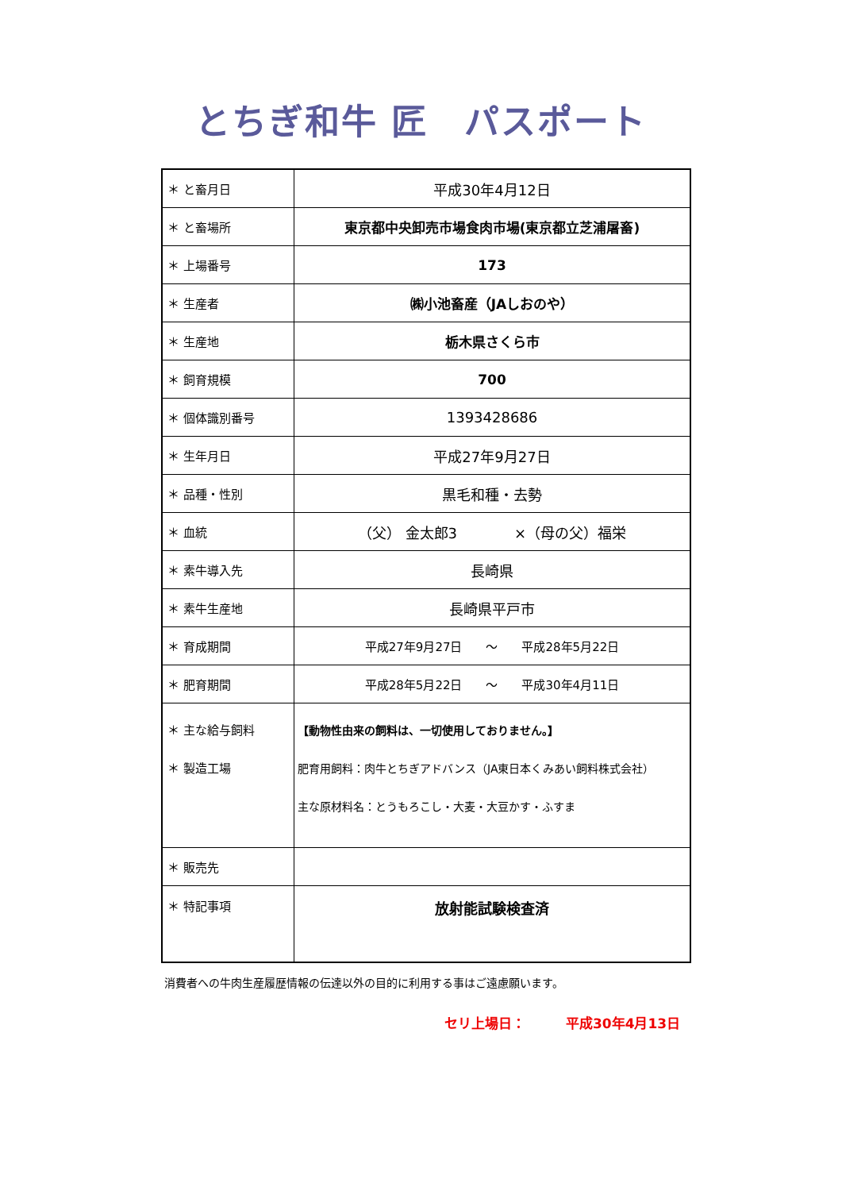とちぎ和牛 匠　パスポート
| ＊ と畜月日 | 平成30年4月12日 |
| ＊ と畜場所 | 東京都中央卸売市場食肉市場(東京都立芝浦屠畜) |
| ＊ 上場番号 | 173 |
| ＊ 生産者 | ㈱小池畜産（JAしおのや） |
| ＊ 生産地 | 栃木県さくら市 |
| ＊ 飼育規模 | 700 |
| ＊ 個体識別番号 | 1393428686 |
| ＊ 生年月日 | 平成27年9月27日 |
| ＊ 品種・性別 | 黒毛和種・去勢 |
| ＊ 血統 | （父） 金太郎3 ×（母の父）福栄 |
| ＊ 素牛導入先 | 長崎県 |
| ＊ 素牛生産地 | 長崎県平戸市 |
| ＊ 育成期間 | 平成27年9月27日 ～ 平成28年5月22日 |
| ＊ 肥育期間 | 平成28年5月22日 ～ 平成30年4月11日 |
| ＊ 主な給与飼料 ＊ 製造工場 | 【動物性由来の飼料は、一切使用しておりません。】 肥育用飼料：肉牛とちぎアドバンス（JA東日本くみあい飼料株式会社） 主な原材料名：とうもろこし・大麦・大豆かす・ふすま |
| ＊ 販売先 | |
| ＊ 特記事項 | 放射能試験検査済 |
消費者への牛肉生産履歴情報の伝達以外の目的に利用する事はご遠慮願います。
セリ上場日：　　　平成30年4月13日